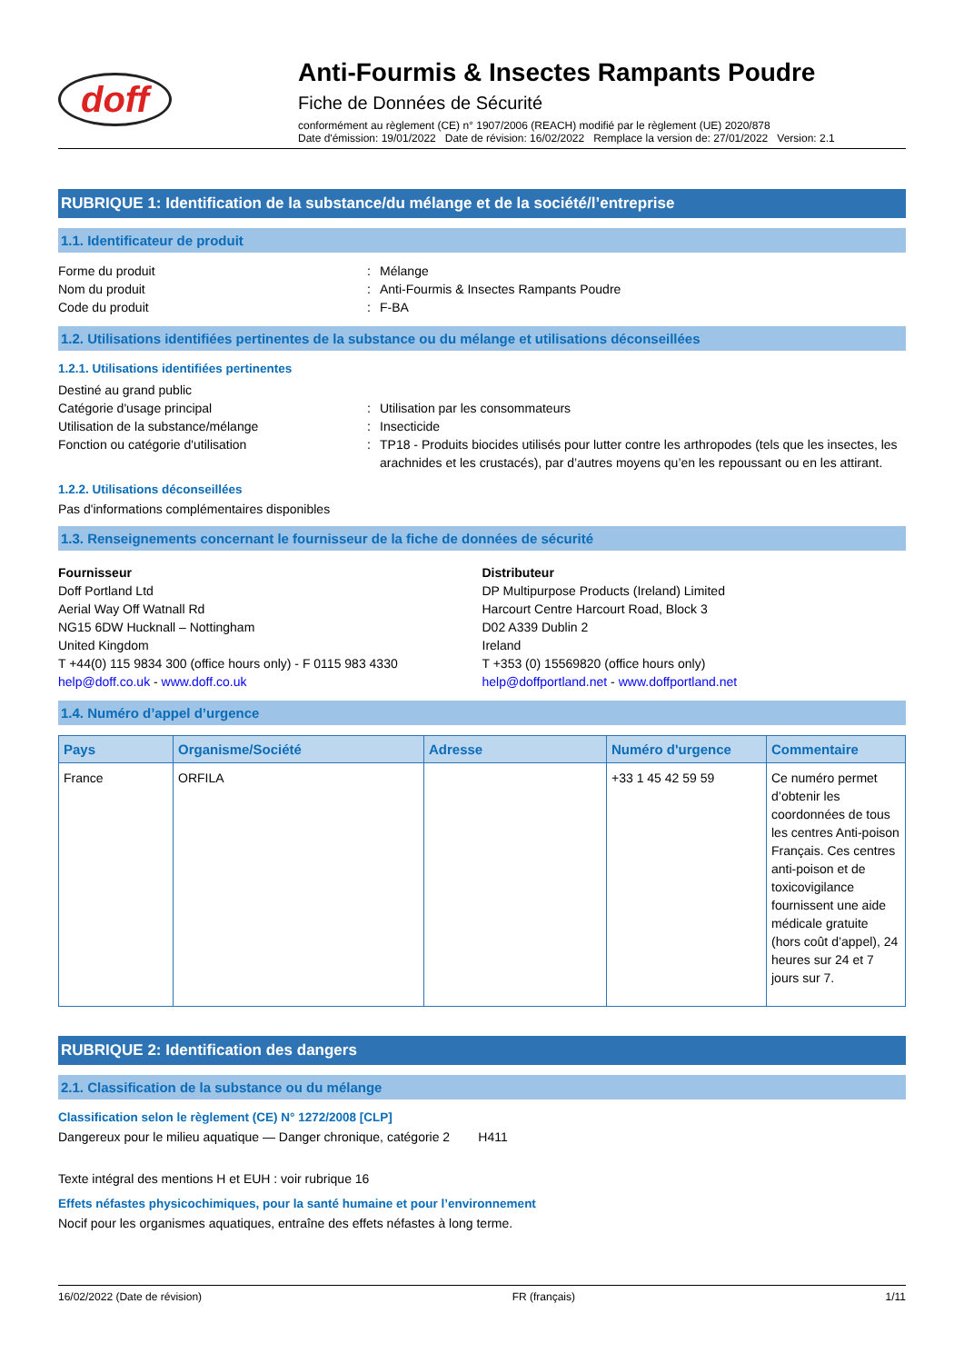doff
Anti-Fourmis & Insectes Rampants Poudre
Fiche de Données de Sécurité
conformément au règlement (CE) n° 1907/2006 (REACH) modifié par le règlement (UE) 2020/878
Date d'émission: 19/01/2022 Date de révision: 16/02/2022 Remplace la version de: 27/01/2022 Version: 2.1
RUBRIQUE 1: Identification de la substance/du mélange et de la société/l’entreprise
1.1. Identificateur de produit
Forme du produit : Mélange
Nom du produit : Anti-Fourmis & Insectes Rampants Poudre
Code du produit : F-BA
1.2. Utilisations identifiées pertinentes de la substance ou du mélange et utilisations déconseillées
1.2.1. Utilisations identifiées pertinentes
Destiné au grand public
Catégorie d'usage principal : Utilisation par les consommateurs
Utilisation de la substance/mélange : Insecticide
Fonction ou catégorie d'utilisation : TP18 - Produits biocides utilisés pour lutter contre les arthropodes (tels que les insectes, les arachnides et les crustacés), par d’autres moyens qu’en les repoussant ou en les attirant.
1.2.2. Utilisations déconseillées
Pas d'informations complémentaires disponibles
1.3. Renseignements concernant le fournisseur de la fiche de données de sécurité
Fournisseur
Doff Portland Ltd
Aerial Way Off Watnall Rd
NG15 6DW Hucknall – Nottingham
United Kingdom
T +44(0) 115 9834 300 (office hours only) - F 0115 983 4330
help@doff.co.uk - www.doff.co.uk
Distributeur
DP Multipurpose Products (Ireland) Limited
Harcourt Centre Harcourt Road, Block 3
D02 A339 Dublin 2
Ireland
T +353 (0) 15569820 (office hours only)
help@doffportland.net - www.doffportland.net
1.4. Numéro d’appel d’urgence
| Pays | Organisme/Société | Adresse | Numéro d'urgence | Commentaire |
| --- | --- | --- | --- | --- |
| France | ORFILA | | +33 1 45 42 59 59 | Ce numéro permet d’obtenir les coordonnées de tous les centres Anti-poison Français. Ces centres anti-poison et de toxicovigilance fournissent une aide médicale gratuite (hors coût d’appel), 24 heures sur 24 et 7 jours sur 7. |
RUBRIQUE 2: Identification des dangers
2.1. Classification de la substance ou du mélange
Classification selon le règlement (CE) N° 1272/2008 [CLP]
Dangereux pour le milieu aquatique — Danger chronique, catégorie 2 H411
Texte intégral des mentions H et EUH : voir rubrique 16
Effets néfastes physicochimiques, pour la santé humaine et pour l’environnement
Nocif pour les organismes aquatiques, entraîne des effets néfastes à long terme.
16/02/2022 (Date de révision) FR (français) 1/11